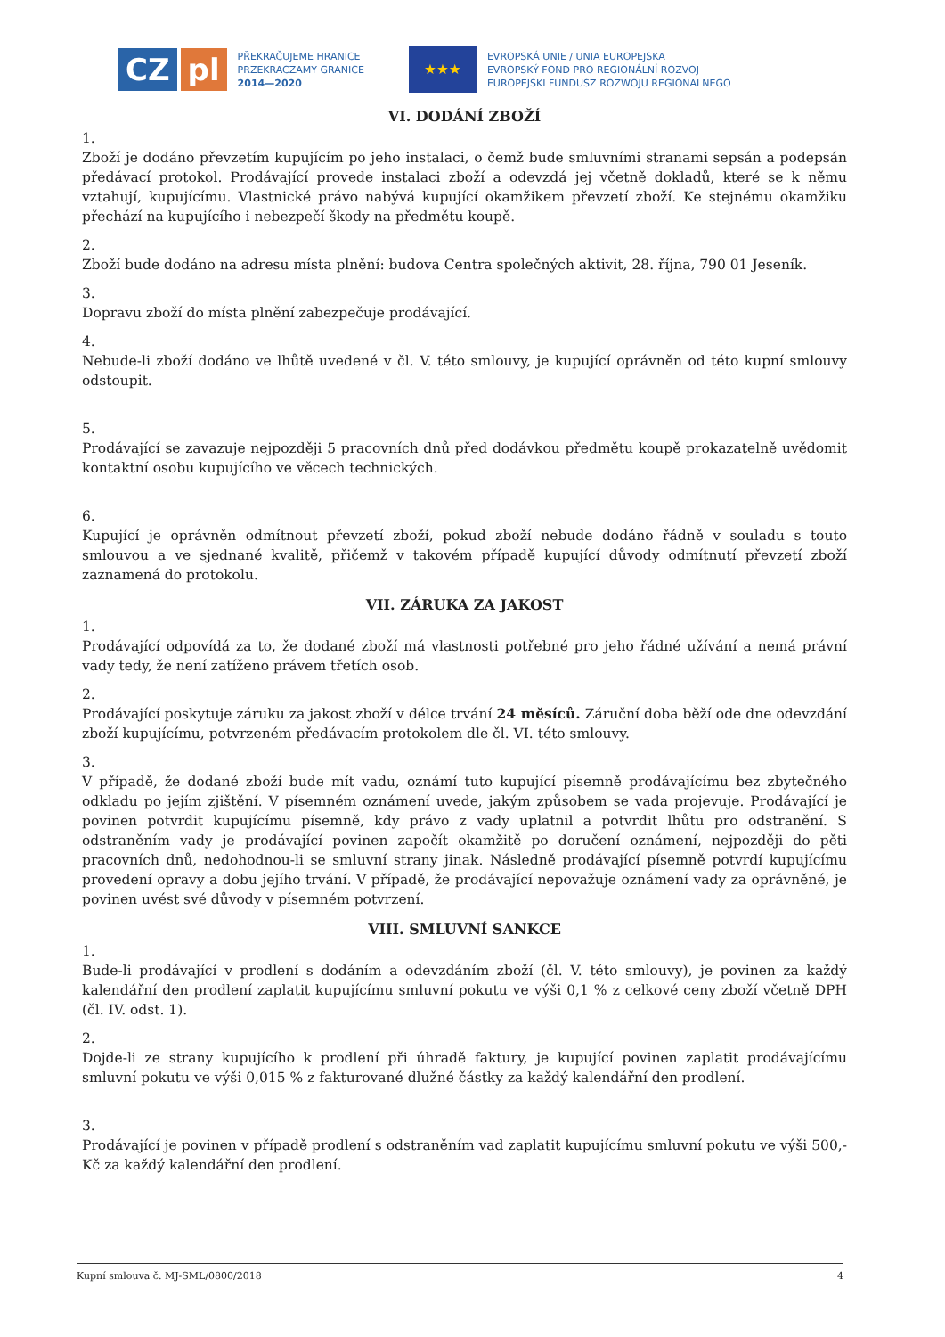CZ pl
PŘEKRAČUJEME HRANICE
PRZEKRACZAMY GRANICE
2014—2020
★★★
EVROPSKÁ UNIE / UNIA EUROPEJSKA
EVROPSKÝ FOND PRO REGIONÁLNÍ ROZVOJ
EUROPEJSKI FUNDUSZ ROZWOJU REGIONALNEGO
VI. DODÁNÍ ZBOŽÍ
1.
Zboží je dodáno převzetím kupujícím po jeho instalaci, o čemž bude smluvními stranami sepsán a podepsán předávací protokol. Prodávající provede instalaci zboží a odevzdá jej včetně dokladů, které se k němu vztahují, kupujícímu. Vlastnické právo nabývá kupující okamžikem převzetí zboží. Ke stejnému okamžiku přechází na kupujícího i nebezpečí škody na předmětu koupě.
2.
Zboží bude dodáno na adresu místa plnění: budova Centra společných aktivit, 28. října, 790 01 Jeseník.
3.
Dopravu zboží do místa plnění zabezpečuje prodávající.
4.
Nebude-li zboží dodáno ve lhůtě uvedené v čl. V. této smlouvy, je kupující oprávněn od této kupní smlouvy odstoupit.
5.
Prodávající se zavazuje nejpozději 5 pracovních dnů před dodávkou předmětu koupě prokazatelně uvědomit kontaktní osobu kupujícího ve věcech technických.
6.
Kupující je oprávněn odmítnout převzetí zboží, pokud zboží nebude dodáno řádně v souladu s touto smlouvou a ve sjednané kvalitě, přičemž v takovém případě kupující důvody odmítnutí převzetí zboží zaznamená do protokolu.
VII. ZÁRUKA ZA JAKOST
1.
Prodávající odpovídá za to, že dodané zboží má vlastnosti potřebné pro jeho řádné užívání a nemá právní vady tedy, že není zatíženo právem třetích osob.
2.
Prodávající poskytuje záruku za jakost zboží v délce trvání 24 měsíců. Záruční doba běží ode dne odevzdání zboží kupujícímu, potvrzeném předávacím protokolem dle čl. VI. této smlouvy.
3.
V případě, že dodané zboží bude mít vadu, oznámí tuto kupující písemně prodávajícímu bez zbytečného odkladu po jejím zjištění. V písemném oznámení uvede, jakým způsobem se vada projevuje. Prodávající je povinen potvrdit kupujícímu písemně, kdy právo z vady uplatnil a potvrdit lhůtu pro odstranění. S odstraněním vady je prodávající povinen započít okamžitě po doručení oznámení, nejpozději do pěti pracovních dnů, nedohodnou-li se smluvní strany jinak. Následně prodávající písemně potvrdí kupujícímu provedení opravy a dobu jejího trvání. V případě, že prodávající nepovažuje oznámení vady za oprávněné, je povinen uvést své důvody v písemném potvrzení.
VIII. SMLUVNÍ SANKCE
1.
Bude-li prodávající v prodlení s dodáním a odevzdáním zboží (čl. V. této smlouvy), je povinen za každý kalendářní den prodlení zaplatit kupujícímu smluvní pokutu ve výši 0,1 % z celkové ceny zboží včetně DPH (čl. IV. odst. 1).
2.
Dojde-li ze strany kupujícího k prodlení při úhradě faktury, je kupující povinen zaplatit prodávajícímu smluvní pokutu ve výši 0,015 % z fakturované dlužné částky za každý kalendářní den prodlení.
3.
Prodávající je povinen v případě prodlení s odstraněním vad zaplatit kupujícímu smluvní pokutu ve výši 500,- Kč za každý kalendářní den prodlení.
Kupní smlouva č. MJ-SML/0800/2018 4